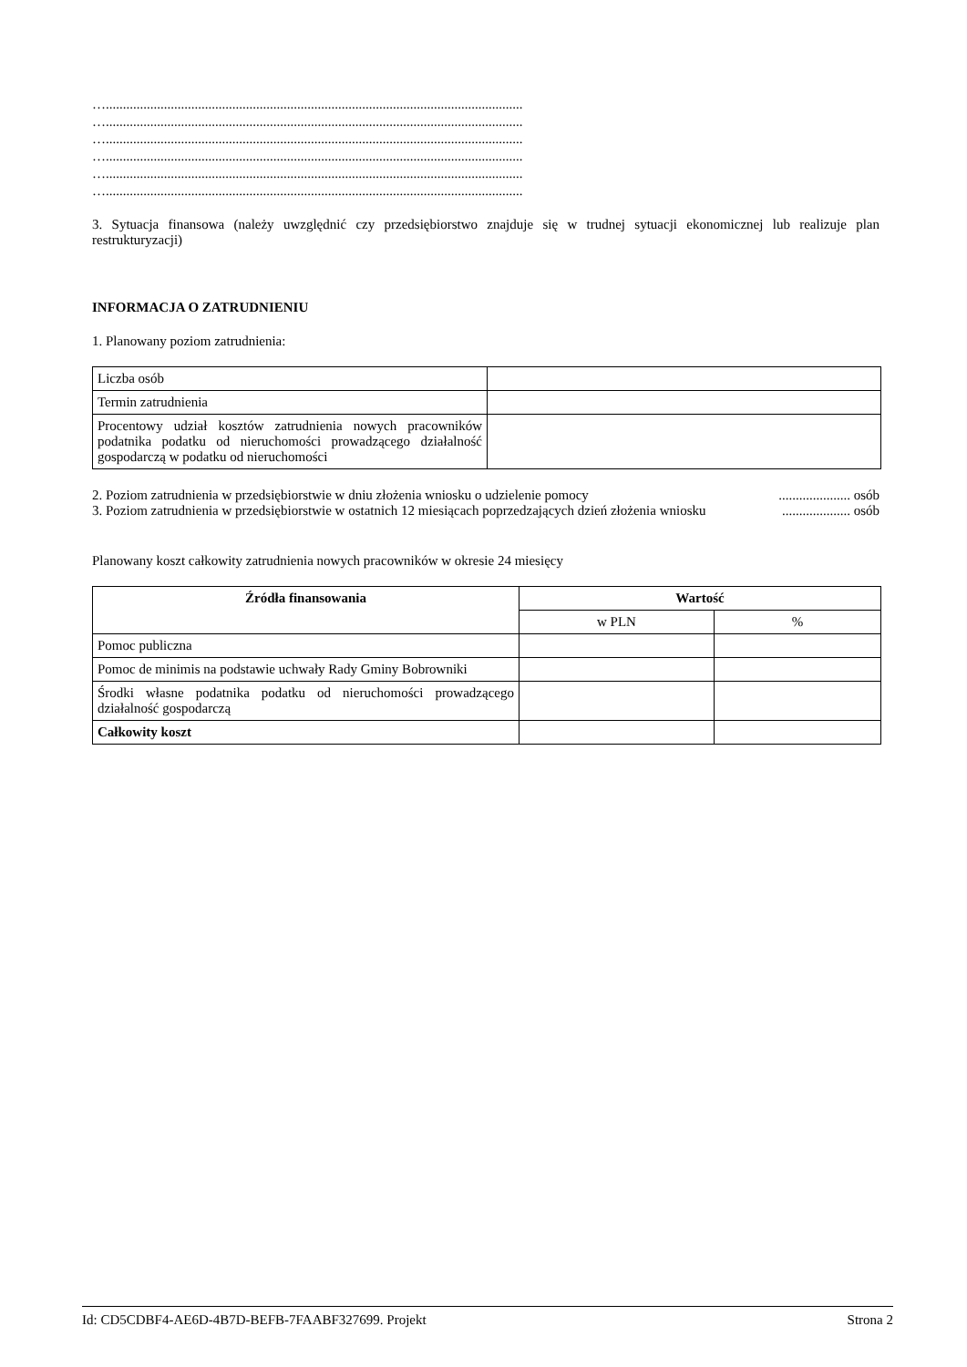…..........................................................................................................................
…..........................................................................................................................
…..........................................................................................................................
…..........................................................................................................................
…..........................................................................................................................
…..........................................................................................................................
3. Sytuacja finansowa (należy uwzględnić czy przedsiębiorstwo znajduje się w trudnej sytuacji ekonomicznej lub realizuje plan restrukturyzacji)
INFORMACJA O ZATRUDNIENIU
1. Planowany poziom zatrudnienia:
| Liczba osób | |
| Termin zatrudnienia | |
| Procentowy udział kosztów zatrudnienia nowych pracowników podatnika podatku od nieruchomości prowadzącego działalność gospodarczą w podatku od nieruchomości | |
2. Poziom zatrudnienia w przedsiębiorstwie w dniu złożenia wniosku o udzielenie pomocy..................... osób
3. Poziom zatrudnienia w przedsiębiorstwie w ostatnich 12 miesiącach poprzedzających dzień złożenia wniosku.................... osób
Planowany koszt całkowity zatrudnienia nowych pracowników w okresie 24 miesięcy
| Źródła finansowania | Wartość | |
| --- | --- | --- |
| | w PLN | % |
| Pomoc publiczna | | |
| Pomoc de minimis na podstawie uchwały Rady Gminy Bobrowniki | | |
| Środki własne podatnika podatku od nieruchomości prowadzącego działalność gospodarczą | | |
| Całkowity koszt | | |
Id: CD5CDBF4-AE6D-4B7D-BEFB-7FAABF327699. Projekt Strona 2